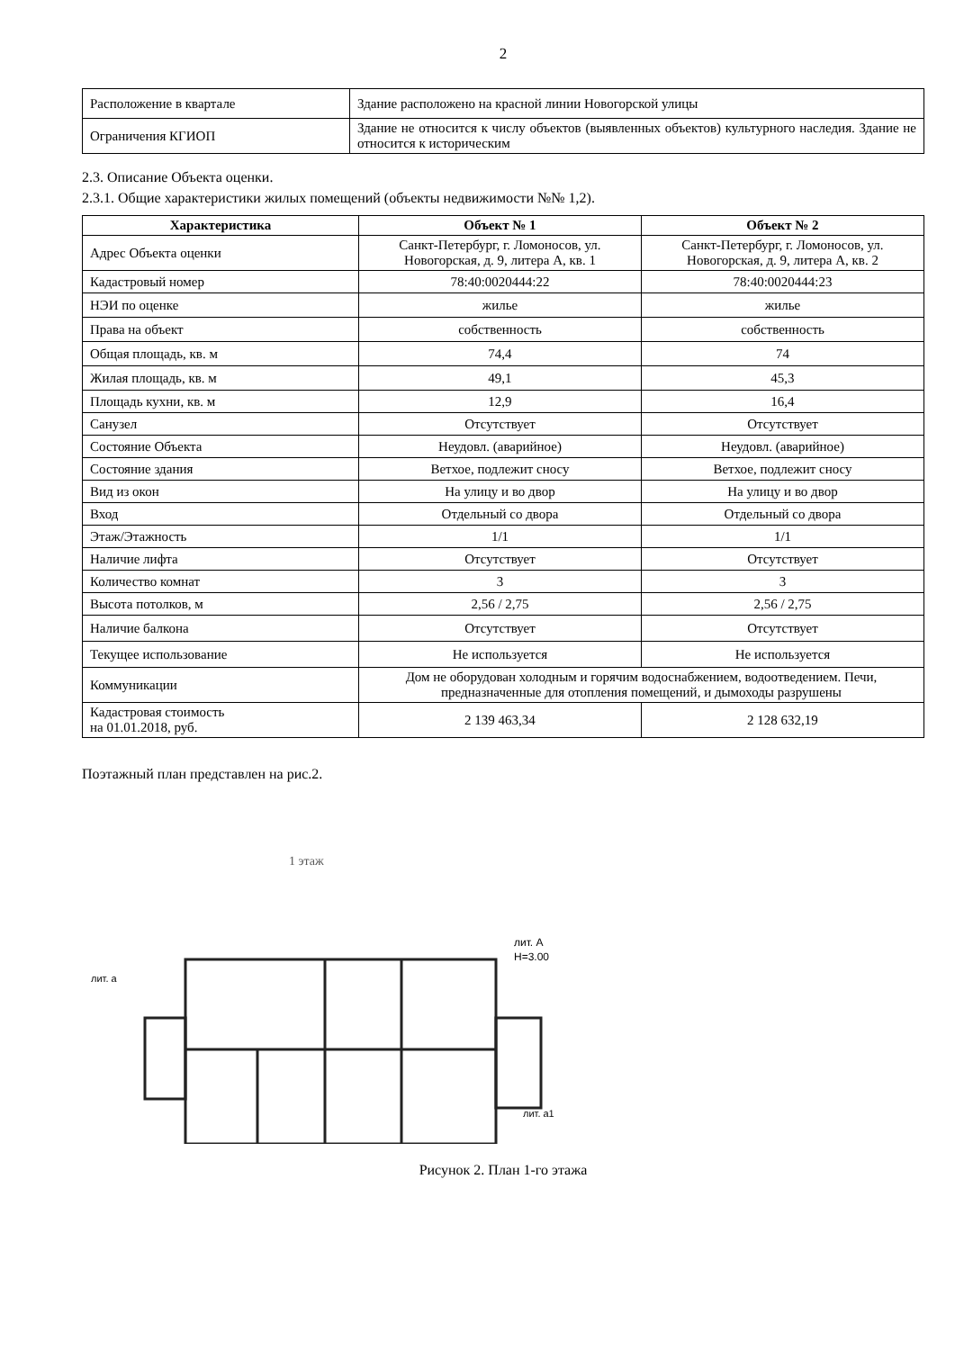2
| Расположение в квартале | Здание расположено на красной линии Новогорской улицы |
| Ограничения КГИОП | Здание не относится к числу объектов (выявленных объектов) культурного наследия. Здание не относится к историческим |
2.3. Описание Объекта оценки.
2.3.1. Общие характеристики жилых помещений (объекты недвижимости №№ 1,2).
| Характеристика | Объект № 1 | Объект № 2 |
| --- | --- | --- |
| Адрес Объекта оценки | Санкт-Петербург, г. Ломоносов, ул. Новогорская, д. 9, литера А, кв. 1 | Санкт-Петербург, г. Ломоносов, ул. Новогорская, д. 9, литера А, кв. 2 |
| Кадастровый номер | 78:40:0020444:22 | 78:40:0020444:23 |
| НЭИ по оценке | жилье | жилье |
| Права на объект | собственность | собственность |
| Общая площадь, кв. м | 74,4 | 74 |
| Жилая площадь, кв. м | 49,1 | 45,3 |
| Площадь кухни, кв. м | 12,9 | 16,4 |
| Санузел | Отсутствует | Отсутствует |
| Состояние Объекта | Неудовл. (аварийное) | Неудовл. (аварийное) |
| Состояние здания | Ветхое, подлежит сносу | Ветхое, подлежит сносу |
| Вид из окон | На улицу и во двор | На улицу и во двор |
| Вход | Отдельный со двора | Отдельный со двора |
| Этаж/Этажность | 1/1 | 1/1 |
| Наличие лифта | Отсутствует | Отсутствует |
| Количество комнат | 3 | 3 |
| Высота потолков, м | 2,56 / 2,75 | 2,56 / 2,75 |
| Наличие балкона | Отсутствует | Отсутствует |
| Текущее использование | Не используется | Не используется |
| Коммуникации | Дом не оборудован холодным и горячим водоснабжением, водоотведением. Печи, предназначенные для отопления помещений, и дымоходы разрушены | |
| Кадастровая стоимость на 01.01.2018, руб. | 2 139 463,34 | 2 128 632,19 |
Поэтажный план представлен на рис.2.
1 этаж
лит. А
Н=3.00
лит. а
лит. а1
Рисунок 2. План 1-го этажа